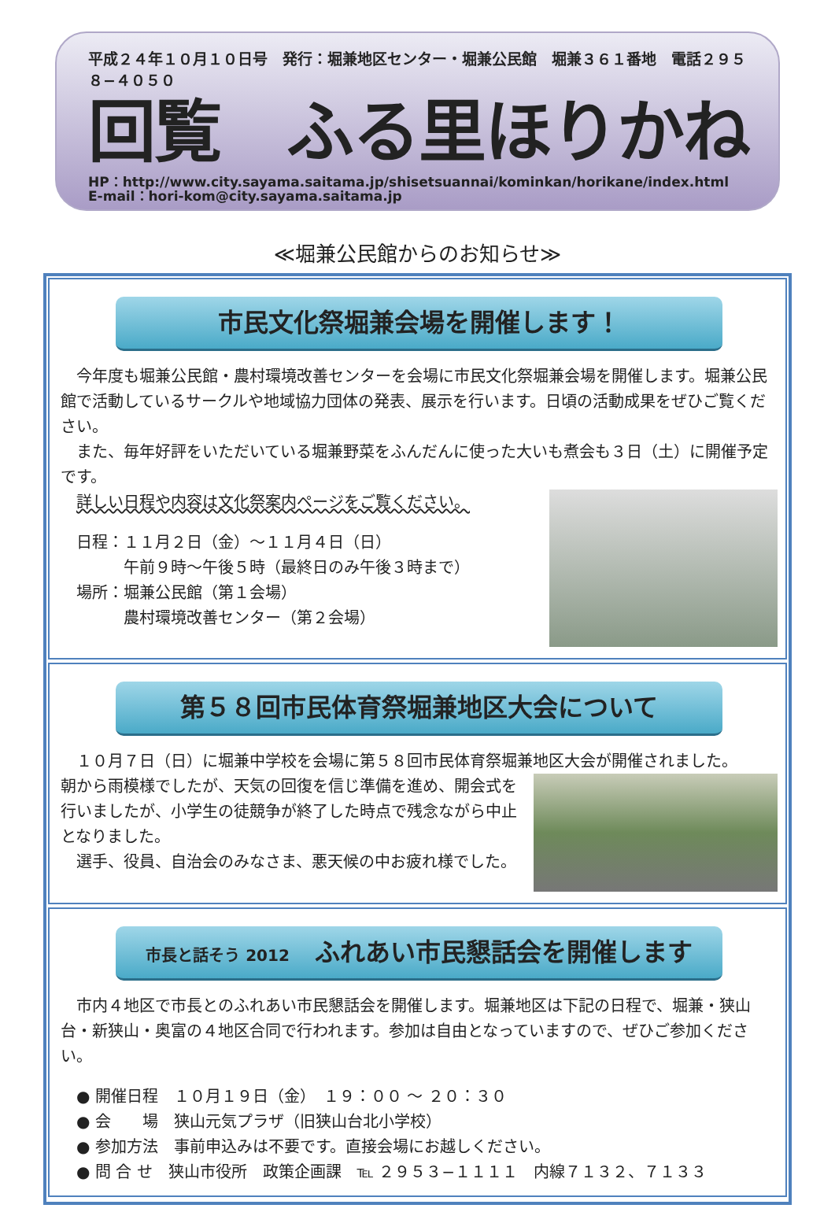平成２４年１０月１０日号　発行：堀兼地区センター・堀兼公民館　堀兼３６１番地　電話２９５８−４０５０
回覧　ふる里ほりかね
HP：http://www.city.sayama.saitama.jp/shisetsuannai/kominkan/horikane/index.html
E-mail：hori-kom@city.sayama.saitama.jp
≪堀兼公民館からのお知らせ≫
市民文化祭堀兼会場を開催します！
　今年度も堀兼公民館・農村環境改善センターを会場に市民文化祭堀兼会場を開催します。堀兼公民館で活動しているサークルや地域協力団体の発表、展示を行います。日頃の活動成果をぜひご覧ください。
　また、毎年好評をいただいている堀兼野菜をふんだんに使った大いも煮会も３日（土）に開催予定です。
　詳しい日程や内容は文化祭案内ページをご覧ください。
　日程：１１月２日（金）〜１１月４日（日）
　　　　午前９時〜午後５時（最終日のみ午後３時まで）
　場所：堀兼公民館（第１会場）
　　　　農村環境改善センター（第２会場）
第５８回市民体育祭堀兼地区大会について
　１０月７日（日）に堀兼中学校を会場に第５８回市民体育祭堀兼地区大会が開催されました。
朝から雨模様でしたが、天気の回復を信じ準備を進め、開会式を行いましたが、小学生の徒競争が終了した時点で残念ながら中止となりました。
　選手、役員、自治会のみなさま、悪天候の中お疲れ様でした。
市長と話そう 2012　ふれあい市民懇話会を開催します
　市内４地区で市長とのふれあい市民懇話会を開催します。堀兼地区は下記の日程で、堀兼・狭山台・新狭山・奥富の４地区合同で行われます。参加は自由となっていますので、ぜひご参加ください。
　● 開催日程　１０月１９日（金）　１９：００ 〜 ２０：３０
　● 会　　場　狭山元気プラザ（旧狭山台北小学校）
　● 参加方法　事前申込みは不要です。直接会場にお越しください。
　● 問 合 せ　狭山市役所　政策企画課　℡ ２９５３−１１１１　内線７１３２、７１３３